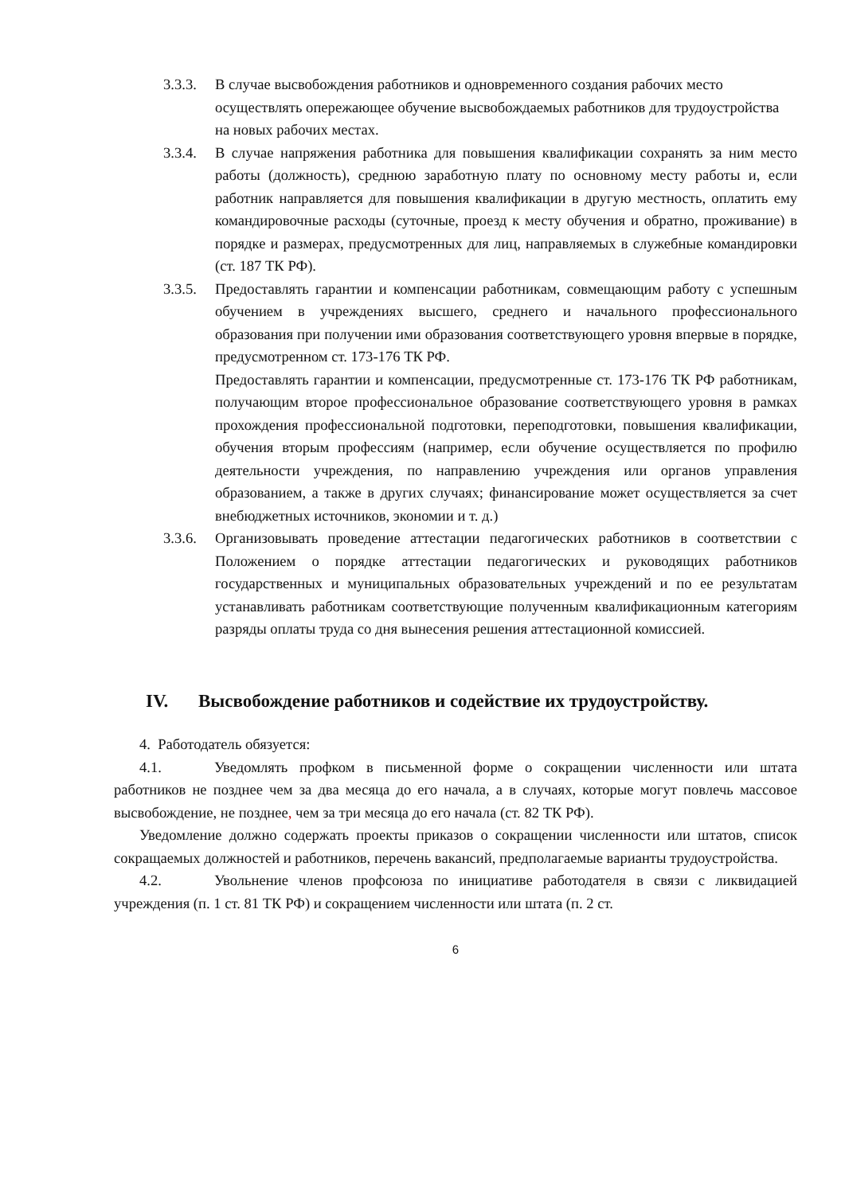3.3.3.
В случае высвобождения работников и одновременного создания рабочих место осуществлять опережающее обучение высвобождаемых работников для трудоустройства на новых рабочих местах.
3.3.4.
В случае напряжения работника для повышения квалификации сохранять за ним место работы (должность), среднюю заработную плату по основному месту работы и, если работник направляется для повышения квалификации в другую местность, оплатить ему командировочные расходы (суточные, проезд к месту обучения и обратно, проживание) в порядке и размерах, предусмотренных для лиц, направляемых в служебные командировки (ст. 187 ТК РФ).
3.3.5.
Предоставлять гарантии и компенсации работникам, совмещающим работу с успешным обучением в учреждениях высшего, среднего и начального профессионального образования при получении ими образования соответствующего уровня впервые в порядке, предусмотренном ст. 173-176 ТК РФ.
Предоставлять гарантии и компенсации, предусмотренные ст. 173-176 ТК РФ работникам, получающим второе профессиональное образование соответствующего уровня в рамках прохождения профессиональной подготовки, переподготовки, повышения квалификации, обучения вторым профессиям (например, если обучение осуществляется по профилю деятельности учреждения, по направлению учреждения или органов управления образованием, а также в других случаях; финансирование может осуществляется за счет внебюджетных источников, экономии и т. д.)
3.3.6.
Организовывать проведение аттестации педагогических работников в соответствии с Положением о порядке аттестации педагогических и руководящих работников государственных и муниципальных образовательных учреждений и по ее результатам устанавливать работникам соответствующие полученным квалификационным категориям разряды оплаты труда со дня вынесения решения аттестационной комиссией.
IV. Высвобождение работников и содействие их трудоустройству.
4. Работодатель обязуется:
4.1. Уведомлять профком в письменной форме о сокращении численности или штата работников не позднее чем за два месяца до его начала, а в случаях, которые могут повлечь массовое высвобождение, не позднее, чем за три месяца до его начала (ст. 82 ТК РФ).
Уведомление должно содержать проекты приказов о сокращении численности или штатов, список сокращаемых должностей и работников, перечень вакансий, предполагаемые варианты трудоустройства.
4.2. Увольнение членов профсоюза по инициативе работодателя в связи с ликвидацией учреждения (п. 1 ст. 81 ТК РФ) и сокращением численности или штата (п. 2 ст.
6